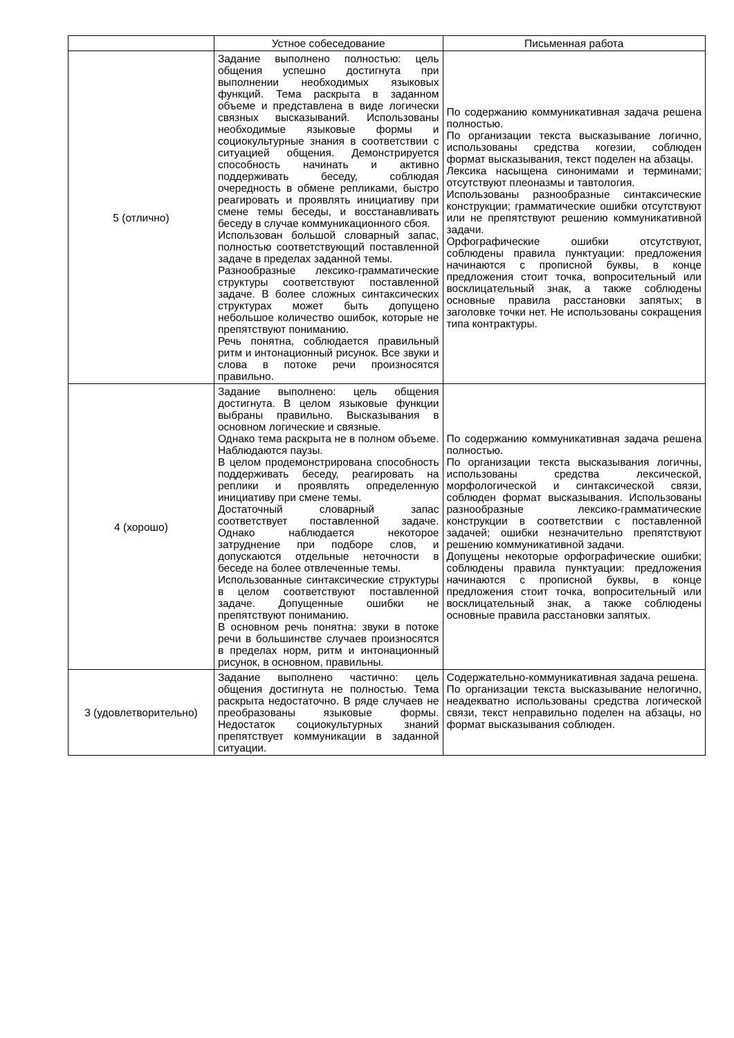| | Устное собеседование | Письменная работа |
| --- | --- | --- |
| 5 (отлично) | Задание выполнено полностью: цель общения успешно достигнута при выполнении необходимых языковых функций. Тема раскрыта в заданном объеме и представлена в виде логически связных высказываний. Использованы необходимые языковые формы и социокультурные знания в соответствии с ситуацией общения. Демонстрируется способность начинать и активно поддерживать беседу, соблюдая очередность в обмене репликами, быстро реагировать и проявлять инициативу при смене темы беседы, и восстанавливать беседу в случае коммуникационного сбоя. Использован большой словарный запас, полностью соответствующий поставленной задаче в пределах заданной темы. Разнообразные лексико-грамматические структуры соответствуют поставленной задаче. В более сложных синтаксических структурах может быть допущено небольшое количество ошибок, которые не препятствуют пониманию. Речь понятна, соблюдается правильный ритм и интонационный рисунок. Все звуки и слова в потоке речи произносятся правильно. | По содержанию коммуникативная задача решена полностью. По организации текста высказывание логично, использованы средства когезии, соблюден формат высказывания, текст поделен на абзацы. Лексика насыщена синонимами и терминами; отсутствуют плеоназмы и тавтология. Использованы разнообразные синтаксические конструкции; грамматические ошибки отсутствуют или не препятствуют решению коммуникативной задачи. Орфографические ошибки отсутствуют, соблюдены правила пунктуации: предложения начинаются с прописной буквы, в конце предложения стоит точка, вопросительный или восклицательный знак, а также соблюдены основные правила расстановки запятых; в заголовке точки нет. Не использованы сокращения типа контрактуры. |
| 4 (хорошо) | Задание выполнено: цель общения достигнута. В целом языковые функции выбраны правильно. Высказывания в основном логические и связные. Однако тема раскрыта не в полном объеме. Наблюдаются паузы. В целом продемонстрирована способность поддерживать беседу, реагировать на реплики и проявлять определенную инициативу при смене темы. Достаточный словарный запас соответствует поставленной задаче. Однако наблюдается некоторое затруднение при подборе слов, и допускаются отдельные неточности в беседе на более отвлеченные темы. Использованные синтаксические структуры в целом соответствуют поставленной задаче. Допущенные ошибки не препятствуют пониманию. В основном речь понятна: звуки в потоке речи в большинстве случаев произносятся в пределах норм, ритм и интонационный рисунок, в основном, правильны. | По содержанию коммуникативная задача решена полностью. По организации текста высказывания логичны, использованы средства лексической, морфологической и синтаксической связи, соблюден формат высказывания. Использованы разнообразные лексико-грамматические конструкции в соответствии с поставленной задачей; ошибки незначительно препятствуют решению коммуникативной задачи. Допущены некоторые орфографические ошибки; соблюдены правила пунктуации: предложения начинаются с прописной буквы, в конце предложения стоит точка, вопросительный или восклицательный знак, а также соблюдены основные правила расстановки запятых. |
| 3 (удовлетворительно) | Задание выполнено частично: цель общения достигнута не полностью. Тема раскрыта недостаточно. В ряде случаев не преобразованы языковые формы. Недостаток социокультурных знаний препятствует коммуникации в заданной ситуации. | Содержательно-коммуникативная задача решена. По организации текста высказывание нелогично, неадекватно использованы средства логической связи, текст неправильно поделен на абзацы, но формат высказывания соблюден. |